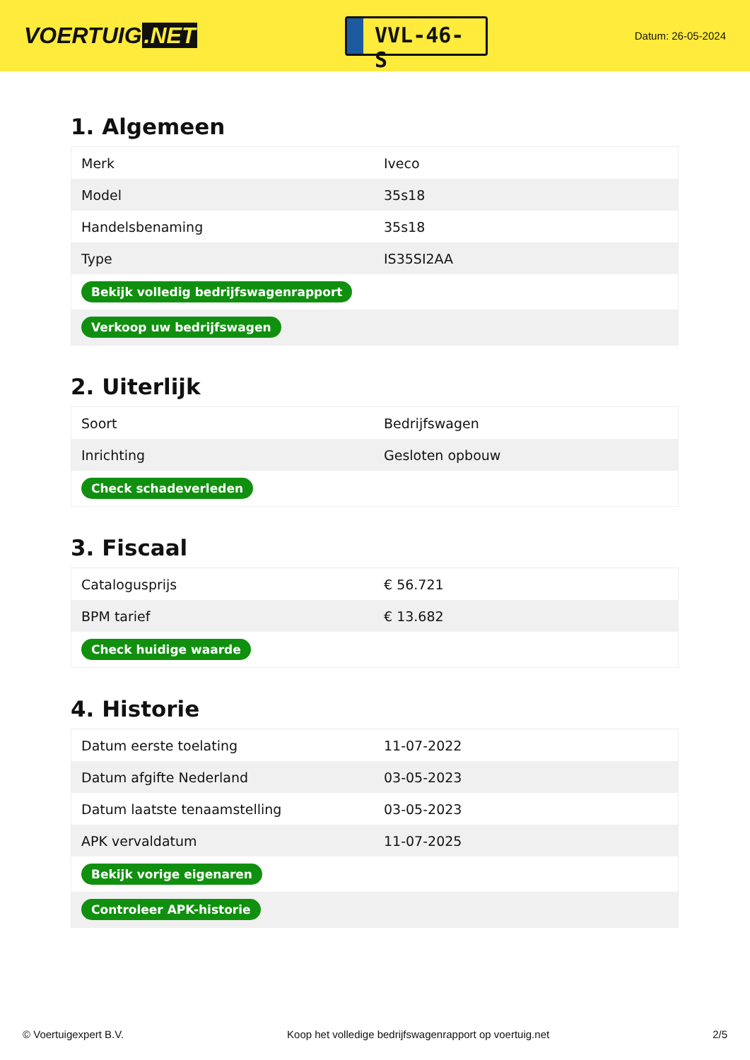VOERTUIG.NET
VVL-46-S
Datum: 26-05-2024
1. Algemeen
| Merk | Iveco |
| Model | 35s18 |
| Handelsbenaming | 35s18 |
| Type | IS35SI2AA |
| Bekijk volledig bedrijfswagenrapport | |
| Verkoop uw bedrijfswagen | |
2. Uiterlijk
| Soort | Bedrijfswagen |
| Inrichting | Gesloten opbouw |
| Check schadeverleden | |
3. Fiscaal
| Catalogusprijs | € 56.721 |
| BPM tarief | € 13.682 |
| Check huidige waarde | |
4. Historie
| Datum eerste toelating | 11-07-2022 |
| Datum afgifte Nederland | 03-05-2023 |
| Datum laatste tenaamstelling | 03-05-2023 |
| APK vervaldatum | 11-07-2025 |
| Bekijk vorige eigenaren | |
| Controleer APK-historie | |
© Voertuigexpert B.V. Koop het volledige bedrijfswagenrapport op voertuig.net 2/5